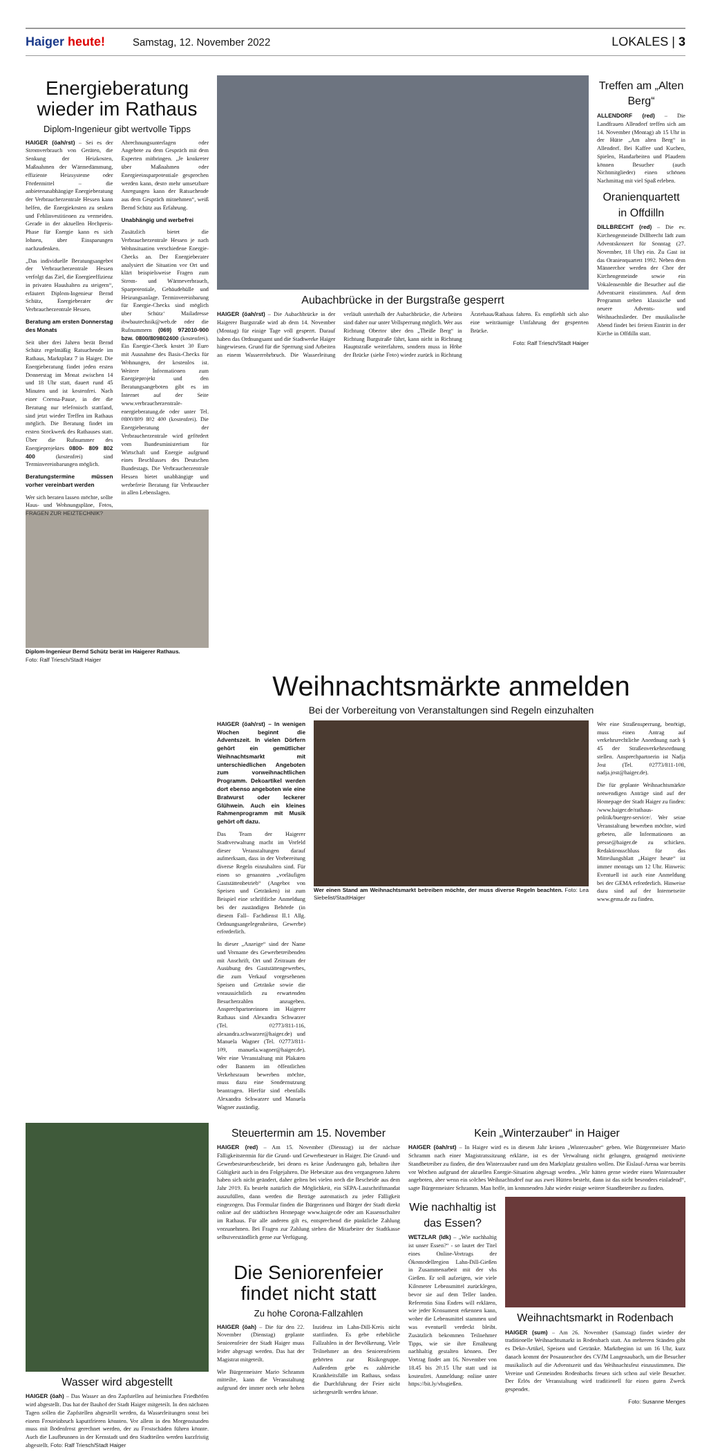Haiger heute!
Samstag, 12. November 2022
LOKALES | 3
Energieberatung wieder im Rathaus
Diplom-Ingenieur gibt wertvolle Tipps
HAIGER (öah/rst) – Sei es der Stromverbrauch von Geräten, die Senkung der Heizkosten, Maßnahmen der Wärmedämmung, effiziente Heizsysteme oder Fördermittel – die anbieterunabhängige Energieberatung der Verbraucherzentrale Hessen kann helfen, die Energiekosten zu senken und Fehlinvestitionen zu vermeiden. Gerade in der aktuellen Hochpreis-Phase für Energie kann es sich lohnen, über Einsparungen nachzudenken.
„Das individuelle Beratungsangebot der Verbraucherzentrale Hessen verfolgt das Ziel, die Energieeffizienz in privaten Haushalten zu steigern“, erläutert Diplom-Ingenieur Bernd Schütz, Energieberater der Verbraucherzentrale Hessen.
Beratung am ersten Donnerstag des Monats
Seit über drei Jahren berät Bernd Schütz regelmäßig Ratsuchende im Rathaus, Marktplatz 7 in Haiger. Die Energieberatung findet jeden ersten Donnerstag im Monat zwischen 14 und 18 Uhr statt, dauert rund 45 Minuten und ist kostenfrei. Nach einer Corona-Pause, in der die Beratung nur telefonisch stattfand, sind jetzt wieder Treffen im Rathaus möglich. Die Beratung findet im ersten Stockwerk des Rathauses statt. Über die Rufnummer des Energieprojektes 0800- 809 802 400 (kostenfrei) sind Terminvereinbarungen möglich.
Beratungstermine müssen vorher vereinbart werden
Wer sich beraten lassen möchte, sollte Haus- und Wohnungspläne, Fotos, Abrechnungsunterlagen oder Angebote zu dem Gespräch mit dem Experten mitbringen. „Je konkreter über Maßnahmen oder Energieeinsparpotentiale gesprochen werden kann, desto mehr umsetzbare Anregungen kann der Ratsuchende aus dem Gespräch mitnehmen“, weiß Bernd Schütz aus Erfahrung.
Unabhängig und werbefrei
Zusätzlich bietet die Verbraucherzentrale Hessen je nach Wohnsituation verschiedene Energie-Checks an. Der Energieberater analysiert die Situation vor Ort und klärt beispielsweise Fragen zum Strom- und Wärmeverbrauch, Sparpotentiale, Gebäudehülle und Heizungsanlage. Terminvereinbarung für Energie-Checks sind möglich über Schütz‘ Mailadresse ibwbautechnik@web.de oder die Rufnummern (069) 972010-900 bzw. 0800/809802400 (kostenfrei). Ein Energie-Check kostet 30 Euro mit Ausnahme des Basis-Checks für Wohnungen, der kostenlos ist. Weitere Informationen zum Energieprojekt und den Beratungsangeboten gibt es im Internet auf der Seite www.verbraucherzentrale-energieberatung.de oder unter Tel. 0800/809 802 400 (kostenfrei). Die Energieberatung der Verbraucherzentrale wird gefördert vom Bundesministerium für Wirtschaft und Energie aufgrund eines Beschlusses des Deutschen Bundestags. Die Verbraucherzentrale Hessen bietet unabhängige und werbefreie Beratung für Verbraucher in allen Lebenslagen.
FRAGEN ZUR HEIZTECHNIK?
Diplom-Ingenieur Bernd Schütz berät im Haigerer Rathaus.
Foto: Ralf Triesch/Stadt Haiger
Aubachbrücke in der Burgstraße gesperrt
HAIGER (öah/rst) – Die Aubachbrücke in der Haigerer Burgstraße wird ab dem 14. November (Montag) für einige Tage voll gesperrt. Darauf haben das Ordnungsamt und die Stadtwerke Haiger hingewiesen. Grund für die Sperrung sind Arbeiten an einem Wasserrohrbruch. Die Wasserleitung verläuft unterhalb der Aubachbrücke, die Arbeiten sind daher nur unter Vollsperrung möglich. Wer aus Richtung Obertor über den „Theiße Berg“ in Richtung Burgstraße fährt, kann nicht in Richtung Hauptstraße weiterfahren, sondern muss in Höhe der Brücke (siehe Foto) wieder zurück in Richtung Ärztehaus/Rathaus fahren. Es empfiehlt sich also eine weiträumige Umfahrung der gesperrten Brücke.
Foto: Ralf Triesch/Stadt Haiger
Treffen am „Alten Berg“
ALLENDORF (red) – Die Landfrauen Allendorf treffen sich am 14. November (Montag) ab 15 Uhr in der Hütte „Am alten Berg“ in Allendorf. Bei Kaffee und Kuchen, Spielen, Handarbeiten und Plaudern können Besucher (auch Nichtmitglieder) einen schönen Nachmittag mit viel Spaß erleben.
Oranienquartett in Offdilln
DILLBRECHT (red) – Die ev. Kirchengemeinde Dillbrecht lädt zum Adventskonzert für Sonntag (27. November, 18 Uhr) ein. Zu Gast ist das Oranienquartett 1992. Neben dem Männerchor werden der Chor der Kirchengemeinde sowie ein Vokalensemble die Besucher auf die Adventszeit einstimmen. Auf dem Programm stehen klassische und neuere Advents- und Weihnachtslieder. Der musikalische Abend findet bei freiem Eintritt in der Kirche in Offdilln statt.
Weihnachtsmärkte anmelden
Bei der Vorbereitung von Veranstaltungen sind Regeln einzuhalten
HAIGER (öah/rst) – In wenigen Wochen beginnt die Adventszeit. In vielen Dörfern gehört ein gemütlicher Weihnachtsmarkt mit unterschiedlichen Angeboten zum vorweihnachtlichen Programm. Dekoartikel werden dort ebenso angeboten wie eine Bratwurst oder leckerer Glühwein. Auch ein kleines Rahmenprogramm mit Musik gehört oft dazu.
Das Team der Haigerer Stadtverwaltung macht im Vorfeld dieser Veranstaltungen darauf aufmerksam, dass in der Vorbereitung diverse Regeln einzuhalten sind. Für einen so genannten „vorläufigen Gaststättenbetrieb“ (Angebot von Speisen und Getränken) ist zum Beispiel eine schriftliche Anmeldung bei der zuständigen Behörde (in diesem Fall– Fachdienst II.1 Allg. Ordnungsangelegenheiten, Gewerbe) erforderlich.
In dieser „Anzeige“ sind der Name und Vorname des Gewerbetreibenden mit Anschrift, Ort und Zeitraum der Ausübung des Gaststättengewerbes, die zum Verkauf vorgesehenen Speisen und Getränke sowie die voraussichtlich zu erwartenden Besucherzahlen anzugeben. Ansprechpartnerinnen im Haigerer Rathaus sind Alexandra Schwarzer (Tel. 02773/811-116, alexandra.schwarzer@haiger.de) und Manuela Wagner (Tel. 02773/811-109, manuela.wagner@haiger.de). Wer eine Veranstaltung mit Plakaten oder Bannern im öffentlichen Verkehrsraum bewerben möchte, muss dazu eine Sondernutzung beantragen. Hierfür sind ebenfalls Alexandra Schwarzer und Manuela Wagner zuständig.
Wer einen Stand am Weihnachtsmarkt betreiben möchte, der muss diverse Regeln beachten. Foto: Lea Siebelist/StadtHaiger
Wer eine Straßensperrung, benötigt, muss einen Antrag auf verkehrsrechtliche Anordnung nach § 45 der Straßenverkehrsordnung stellen. Ansprechpartnerin ist Nadja Jost (Tel. 02773/811-108, nadja.jost@haiger.de).
Die für geplante Weihnachtsmärkte notwendigen Anträge sind auf der Homepage der Stadt Haiger zu finden: /www.haiger.de/rathaus-politik/buerger-service/. Wer seine Veranstaltung bewerben möchte, wird gebeten, alle Informationen an presse@haiger.de zu schicken. Redaktionsschluss für das Mitteilungsblatt „Haiger heute“ ist immer montags um 12 Uhr. Hinweis: Eventuell ist auch eine Anmeldung bei der GEMA erforderlich. Hinweise dazu sind auf der Internetseite www.gema.de zu finden.
Wasser wird abgestellt
HAIGER (öah) – Das Wasser an den Zapfstellen auf heimischen Friedhöfen wird abgestellt. Das hat der Bauhof der Stadt Haiger mitgeteilt. In den nächsten Tagen sollen die Zapfstellen abgestellt werden, da Wasserleitungen sonst bei einem Frosteinbruch kaputtfrieren könnten. Vor allem in den Morgenstunden muss mit Bodenfrost gerechnet werden, der zu Frostschäden führen könnte. Auch die Laufbrunnen in der Kernstadt und den Stadtteilen werden kurzfristig abgestellt. Foto: Ralf Triesch/Stadt Haiger
Steuertermin am 15. November
HAIGER (red) – Am 15. November (Dienstag) ist der nächste Fälligkeitstermin für die Grund- und Gewerbesteuer in Haiger. Die Grund- und Gewerbesteuerbescheide, bei denen es keine Änderungen gab, behalten ihre Gültigkeit auch in den Folgejahren. Die Hebesätze aus den vergangenen Jahren haben sich nicht geändert, daher gelten bei vielen noch die Bescheide aus dem Jahr 2019. Es besteht natürlich die Möglichkeit, ein SEPA-Lastschriftmandat auszufüllen, dann werden die Beträge automatisch zu jeder Fälligkeit eingezogen. Das Formular finden die Bürgerinnen und Bürger der Stadt direkt online auf der städtischen Homepage www.haiger.de oder am Kassenschalter im Rathaus. Für alle anderen gilt es, entsprechend die pünktliche Zahlung vorzunehmen. Bei Fragen zur Zahlung stehen die Mitarbeiter der Stadtkasse selbstverständlich gerne zur Verfügung.
Die Seniorenfeier findet nicht statt
Zu hohe Corona-Fallzahlen
HAIGER (öah) – Die für den 22. November (Dienstag) geplante Seniorenfeier der Stadt Haiger muss leider abgesagt werden. Das hat der Magistrat mitgeteilt.
Wie Bürgermeister Mario Schramm mitteilte, kann die Veranstaltung aufgrund der immer noch sehr hohen Inzidenz im Lahn-Dill-Kreis nicht stattfinden. Es gebe erhebliche Fallzahlen in der Bevölkerung, Viele Teilnehmer an den Seniorenfeiern gehörten zur Risikogruppe. Außerdem gebe es zahlreiche Krankheitsfälle im Rathaus, sodass die Durchführung der Feier nicht sichergestellt werden könne.
Kein „Winterzauber“ in Haiger
HAIGER (öah/rst) – In Haiger wird es in diesem Jahr keinen „Winterzauber“ geben. Wie Bürgermeister Mario Schramm nach einer Magistratssitzung erklärte, ist es der Verwaltung nicht gelungen, genügend motivierte Standbetreiber zu finden, die den Winterzauber rund um den Marktplatz gestalten wollen. Die Eislauf-Arena war bereits vor Wochen aufgrund der aktuellen Energie-Situation abgesagt worden. „Wir hätten gerne wieder einen Winterzauber angeboten, aber wenn ein solches Weihnachtsdorf nur aus zwei Hütten besteht, dann ist das nicht besonders einladend“, sagte Bürgermeister Schramm. Man hoffe, im kommenden Jahr wieder einige weitere Standbetreiber zu finden.
Wie nachhaltig ist das Essen?
WETZLAR (ldk) – „Wie nachhaltig ist unser Essen?“ - so lautet der Titel eines Online-Vortrags der Ökomodellregion Lahn-Dill-Gießen in Zusammenarbeit mit der vhs Gießen. Er soll aufzeigen, wie viele Kilometer Lebensmittel zurücklegen, bevor sie auf dem Teller landen. Referentin Sina Endres will erklären, wie jeder Konsument erkennen kann, woher die Lebensmittel stammen und was eventuell verdeckt bleibt. Zusätzlich bekommen Teilnehmer Tipps, wie sie ihre Ernährung nachhaltig gestalten können. Der Vortrag findet am 16. November von 18.45 bis 20.15 Uhr statt und ist kostenfrei. Anmeldung: online unter https://bit.ly/vhsgießen.
Weihnachtsmarkt in Rodenbach
HAIGER (sum) – Am 26. November (Samstag) findet wieder der traditionelle Weihnachtsmarkt in Rodenbach statt. An mehreren Ständen gibt es Deko-Artikel, Speisen und Getränke. Marktbeginn ist um 16 Uhr, kurz danach kommt der Posaunenchor des CVJM Langenaubach, um die Besucher musikalisch auf die Adventszeit und das Weihnachtsfest einzustimmen. Die Vereine und Gemeinden Rodenbachs freuen sich schon auf viele Besucher. Der Erlös der Veranstaltung wird traditionell für einen guten Zweck gespendet.
Foto: Susanne Menges